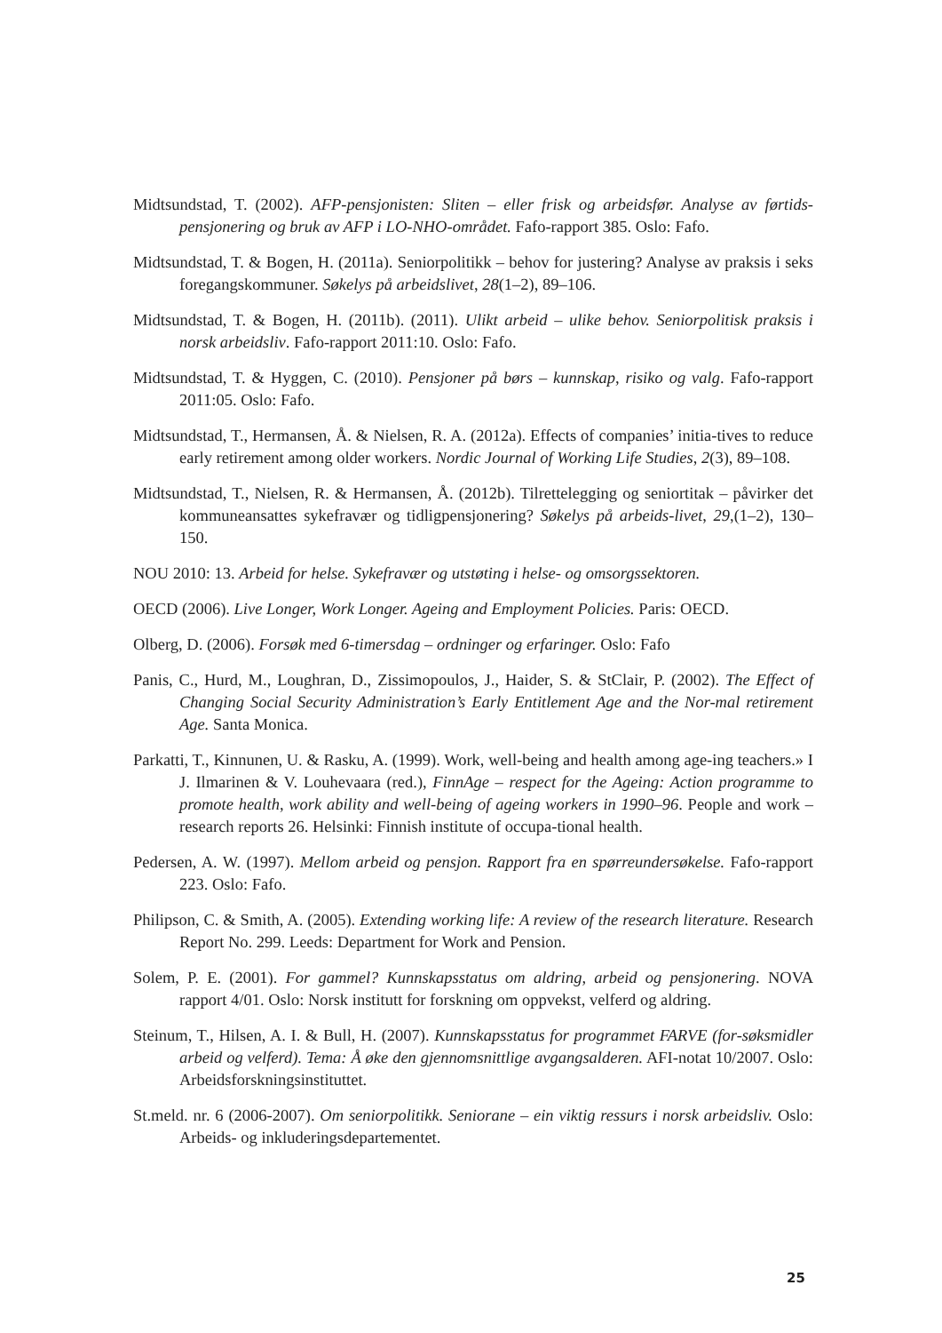Midtsundstad, T. (2002). AFP-pensjonisten: Sliten – eller frisk og arbeidsfør. Analyse av førtids-pensjonering og bruk av AFP i LO-NHO-området. Fafo-rapport 385. Oslo: Fafo.
Midtsundstad, T. & Bogen, H. (2011a). Seniorpolitikk – behov for justering? Analyse av praksis i seks foregangskommuner. Søkelys på arbeidslivet, 28(1–2), 89–106.
Midtsundstad, T. & Bogen, H. (2011b). (2011). Ulikt arbeid – ulike behov. Seniorpolitisk praksis i norsk arbeidsliv. Fafo-rapport 2011:10. Oslo: Fafo.
Midtsundstad, T. & Hyggen, C. (2010). Pensjoner på børs – kunnskap, risiko og valg. Fafo-rapport 2011:05. Oslo: Fafo.
Midtsundstad, T., Hermansen, Å. & Nielsen, R. A. (2012a). Effects of companies’ initia-tives to reduce early retirement among older workers. Nordic Journal of Working Life Studies, 2(3), 89–108.
Midtsundstad, T., Nielsen, R. & Hermansen, Å. (2012b). Tilrettelegging og seniortitak – påvirker det kommuneansattes sykefravær og tidligpensjonering? Søkelys på arbeids-livet, 29,(1–2), 130–150.
NOU 2010: 13. Arbeid for helse. Sykefravær og utstøting i helse- og omsorgssektoren.
OECD (2006). Live Longer, Work Longer. Ageing and Employment Policies. Paris: OECD.
Olberg, D. (2006). Forsøk med 6-timersdag – ordninger og erfaringer. Oslo: Fafo
Panis, C., Hurd, M., Loughran, D., Zissimopoulos, J., Haider, S. & StClair, P. (2002). The Effect of Changing Social Security Administration’s Early Entitlement Age and the Nor-mal retirement Age. Santa Monica.
Parkatti, T., Kinnunen, U. & Rasku, A. (1999). Work, well-being and health among age-ing teachers.» I J. Ilmarinen & V. Louhevaara (red.), FinnAge – respect for the Ageing: Action programme to promote health, work ability and well-being of ageing workers in 1990–96. People and work – research reports 26. Helsinki: Finnish institute of occupa-tional health.
Pedersen, A. W. (1997). Mellom arbeid og pensjon. Rapport fra en spørreundersøkelse. Fafo-rapport 223. Oslo: Fafo.
Philipson, C. & Smith, A. (2005). Extending working life: A review of the research literature. Research Report No. 299. Leeds: Department for Work and Pension.
Solem, P. E. (2001). For gammel? Kunnskapsstatus om aldring, arbeid og pensjonering. NOVA rapport 4/01. Oslo: Norsk institutt for forskning om oppvekst, velferd og aldring.
Steinum, T., Hilsen, A. I. & Bull, H. (2007). Kunnskapsstatus for programmet FARVE (for-søksmidler arbeid og velferd). Tema: Å øke den gjennomsnittlige avgangsalderen. AFI-notat 10/2007. Oslo: Arbeidsforskningsinstituttet.
St.meld. nr. 6 (2006-2007). Om seniorpolitikk. Seniorane – ein viktig ressurs i norsk arbeidsliv. Oslo: Arbeids- og inkluderingsdepartementet.
25